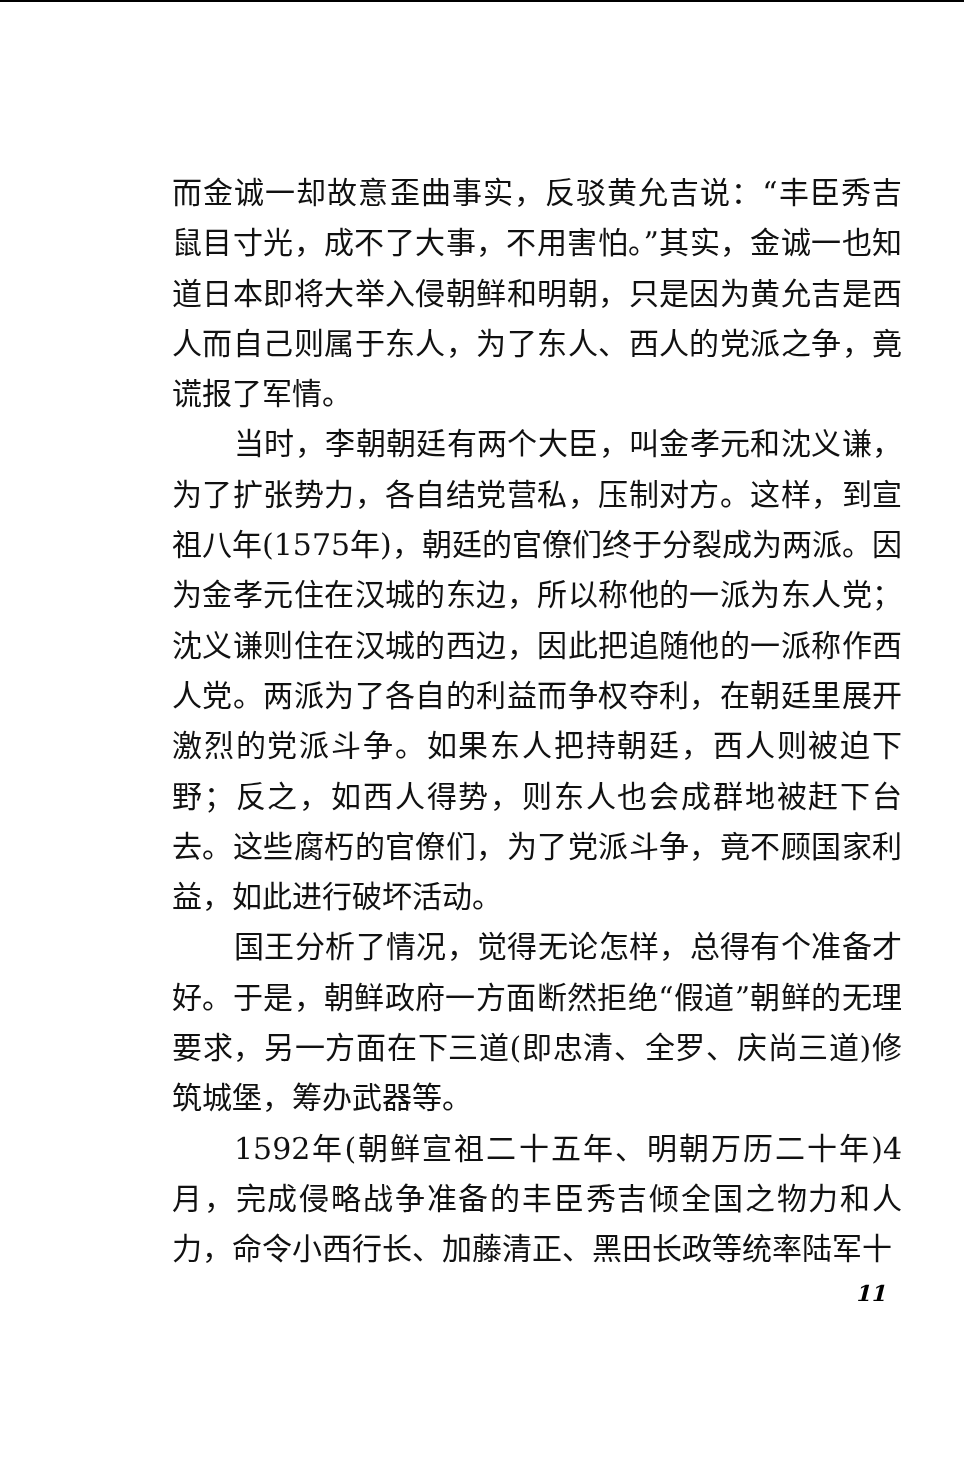而金诚一却故意歪曲事实，反驳黄允吉说：“丰臣秀吉鼠目寸光，成不了大事，不用害怕。”其实，金诚一也知道日本即将大举入侵朝鲜和明朝，只是因为黄允吉是西人而自己则属于东人，为了东人、西人的党派之争，竟谎报了军情。
当时，李朝朝廷有两个大臣，叫金孝元和沈义谦，为了扩张势力，各自结党营私，压制对方。这样，到宣祖八年(1575年)，朝廷的官僚们终于分裂成为两派。因为金孝元住在汉城的东边，所以称他的一派为东人党；沈义谦则住在汉城的西边，因此把追随他的一派称作西人党。两派为了各自的利益而争权夺利，在朝廷里展开激烈的党派斗争。如果东人把持朝廷，西人则被迫下野；反之，如西人得势，则东人也会成群地被赶下台去。这些腐朽的官僚们，为了党派斗争，竟不顾国家利益，如此进行破坏活动。
国王分析了情况，觉得无论怎样，总得有个准备才好。于是，朝鲜政府一方面断然拒绝“假道”朝鲜的无理要求，另一方面在下三道(即忠清、全罗、庆尚三道)修筑城堡，筹办武器等。
1592年(朝鲜宣祖二十五年、明朝万历二十年)4月，完成侵略战争准备的丰臣秀吉倾全国之物力和人力，命令小西行长、加藤清正、黑田长政等统率陆军十
11